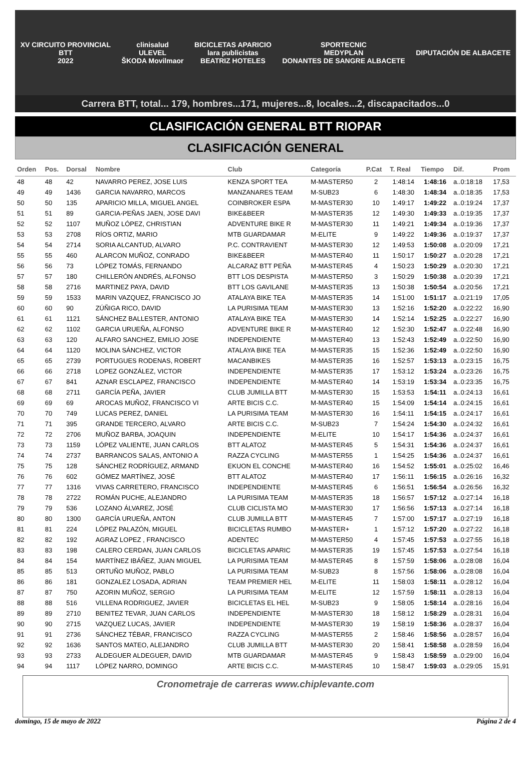XV CIRCUITO PROVINCIAL
BTT
2022
clinisalud
ULEVEL
ŠKODA Movilmaor
BICICLETAS APARICIO
lara publicistas
BEATRIZ HOTELES
SPORTECNIC
MEDYPLAN
DONANTES DE SANGRE ALBACETE
DIPUTACIÓN DE ALBACETE
Carrera BTT, total... 179, hombres...171, mujeres...8, locales...2, discapacitados...0
CLASIFICACIÓN GENERAL BTT RIOPAR
CLASIFICACIÓN GENERAL
| Orden | Pos. | Dorsal | Nombre | Club | Categoría | P.Cat | T. Real | Tiempo | Dif. | Prom |
| --- | --- | --- | --- | --- | --- | --- | --- | --- | --- | --- |
| 48 | 48 | 42 | NAVARRO PEREZ, JOSE LUIS | KENZA SPORT TEA | M-MASTER50 | 2 | 1:48:14 | 1:48:16 | a..0:18:18 | 17,53 |
| 49 | 49 | 1436 | GARCIA NAVARRO, MARCOS | MANZANARES TEAM | M-SUB23 | 6 | 1:48:30 | 1:48:34 | a..0:18:35 | 17,53 |
| 50 | 50 | 135 | APARICIO MILLA, MIGUEL ANGEL | COINBROKER ESPA | M-MASTER30 | 10 | 1:49:17 | 1:49:22 | a..0:19:24 | 17,37 |
| 51 | 51 | 89 | GARCIA-PEÑAS JAEN, JOSE DAVI | BIKE&BEER | M-MASTER35 | 12 | 1:49:30 | 1:49:33 | a..0:19:35 | 17,37 |
| 52 | 52 | 1107 | MUÑOZ LÓPEZ, CHRISTIAN | ADVENTURE BIKE R | M-MASTER30 | 11 | 1:49:21 | 1:49:34 | a..0:19:36 | 17,37 |
| 53 | 53 | 2708 | RÍOS ORTIZ, MARIO | MTB GUARDAMAR | M-ELITE | 9 | 1:49:22 | 1:49:36 | a..0:19:37 | 17,37 |
| 54 | 54 | 2714 | SORIA ALCANTUD, ALVARO | P.C. CONTRAVIENT | M-MASTER30 | 12 | 1:49:53 | 1:50:08 | a..0:20:09 | 17,21 |
| 55 | 55 | 460 | ALARCON MUÑOZ, CONRADO | BIKE&BEER | M-MASTER40 | 11 | 1:50:17 | 1:50:27 | a..0:20:28 | 17,21 |
| 56 | 56 | 73 | LÓPEZ TOMÁS, FERNANDO | ALCARAZ BTT PEÑA | M-MASTER45 | 4 | 1:50:23 | 1:50:29 | a..0:20:30 | 17,21 |
| 57 | 57 | 180 | CHILLERÓN ANDRÉS, ALFONSO | BTT LOS DESPISTA | M-MASTER50 | 3 | 1:50:29 | 1:50:38 | a..0:20:39 | 17,21 |
| 58 | 58 | 2716 | MARTINEZ PAYA, DAVID | BTT LOS GAVILANE | M-MASTER35 | 13 | 1:50:38 | 1:50:54 | a..0:20:56 | 17,21 |
| 59 | 59 | 1533 | MARIN VAZQUEZ, FRANCISCO JO | ATALAYA BIKE TEA | M-MASTER35 | 14 | 1:51:00 | 1:51:17 | a..0:21:19 | 17,05 |
| 60 | 60 | 90 | ZÚÑIGA RICO, DAVID | LA PURISIMA TEAM | M-MASTER30 | 13 | 1:52:16 | 1:52:20 | a..0:22:22 | 16,90 |
| 61 | 61 | 1121 | SÁNCHEZ BALLESTER, ANTONIO | ATALAYA BIKE TEA | M-MASTER30 | 14 | 1:52:14 | 1:52:25 | a..0:22:27 | 16,90 |
| 62 | 62 | 1102 | GARCIA URUEÑA, ALFONSO | ADVENTURE BIKE R | M-MASTER40 | 12 | 1:52:30 | 1:52:47 | a..0:22:48 | 16,90 |
| 63 | 63 | 120 | ALFARO SANCHEZ, EMILIO JOSE | INDEPENDIENTE | M-MASTER40 | 13 | 1:52:43 | 1:52:49 | a..0:22:50 | 16,90 |
| 64 | 64 | 1120 | MOLINA SÁNCHEZ, VICTOR | ATALAYA BIKE TEA | M-MASTER35 | 15 | 1:52:36 | 1:52:49 | a..0:22:50 | 16,90 |
| 65 | 65 | 2739 | PORTUGUES RODENAS, ROBERT | MACANBIKES | M-MASTER35 | 16 | 1:52:57 | 1:53:13 | a..0:23:15 | 16,75 |
| 66 | 66 | 2718 | LOPEZ GONZÁLEZ, VICTOR | INDEPENDIENTE | M-MASTER35 | 17 | 1:53:12 | 1:53:24 | a..0:23:26 | 16,75 |
| 67 | 67 | 841 | AZNAR ESCLAPEZ, FRANCISCO | INDEPENDIENTE | M-MASTER40 | 14 | 1:53:19 | 1:53:34 | a..0:23:35 | 16,75 |
| 68 | 68 | 2711 | GARCÍA PEÑA, JAVIER | CLUB JUMILLA BTT | M-MASTER30 | 15 | 1:53:53 | 1:54:11 | a..0:24:13 | 16,61 |
| 69 | 69 | 69 | AROCAS MUÑOZ, FRANCISCO VI | ARTE BICIS C.C. | M-MASTER40 | 15 | 1:54:09 | 1:54:14 | a..0:24:15 | 16,61 |
| 70 | 70 | 749 | LUCAS PEREZ, DANIEL | LA PURISIMA TEAM | M-MASTER30 | 16 | 1:54:11 | 1:54:15 | a..0:24:17 | 16,61 |
| 71 | 71 | 395 | GRANDE TERCERO, ALVARO | ARTE BICIS C.C. | M-SUB23 | 7 | 1:54:24 | 1:54:30 | a..0:24:32 | 16,61 |
| 72 | 72 | 2706 | MUÑOZ BARBA, JOAQUIN | INDEPENDIENTE | M-ELITE | 10 | 1:54:17 | 1:54:36 | a..0:24:37 | 16,61 |
| 73 | 73 | 1159 | LÓPEZ VALIENTE, JUAN CARLOS | BTT ALATOZ | M-MASTER45 | 5 | 1:54:31 | 1:54:36 | a..0:24:37 | 16,61 |
| 74 | 74 | 2737 | BARRANCOS SALAS, ANTONIO A | RAZZA CYCLING | M-MASTER55 | 1 | 1:54:25 | 1:54:36 | a..0:24:37 | 16,61 |
| 75 | 75 | 128 | SÁNCHEZ RODRÍGUEZ, ARMAND | EKUON EL CONCHE | M-MASTER40 | 16 | 1:54:52 | 1:55:01 | a..0:25:02 | 16,46 |
| 76 | 76 | 602 | GÓMEZ MARTÍNEZ, JOSÉ | BTT ALATOZ | M-MASTER40 | 17 | 1:56:11 | 1:56:15 | a..0:26:16 | 16,32 |
| 77 | 77 | 1316 | VIVAS CARRETERO, FRANCISCO | INDEPENDIENTE | M-MASTER45 | 6 | 1:56:51 | 1:56:54 | a..0:26:56 | 16,32 |
| 78 | 78 | 2722 | ROMÁN PUCHE, ALEJANDRO | LA PURISIMA TEAM | M-MASTER35 | 18 | 1:56:57 | 1:57:12 | a..0:27:14 | 16,18 |
| 79 | 79 | 536 | LOZANO ÁLVAREZ, JOSÉ | CLUB CICLISTA MO | M-MASTER30 | 17 | 1:56:56 | 1:57:13 | a..0:27:14 | 16,18 |
| 80 | 80 | 1300 | GARCÍA URUEÑA, ANTON | CLUB JUMILLA BTT | M-MASTER45 | 7 | 1:57:00 | 1:57:17 | a..0:27:19 | 16,18 |
| 81 | 81 | 224 | LÓPEZ PALAZÓN, MIGUEL | BICICLETAS RUMBO | M-MASTER+ | 1 | 1:57:12 | 1:57:20 | a..0:27:22 | 16,18 |
| 82 | 82 | 192 | AGRAZ LOPEZ , FRANCISCO | ADENTEC | M-MASTER50 | 4 | 1:57:45 | 1:57:53 | a..0:27:55 | 16,18 |
| 83 | 83 | 198 | CALERO CERDAN, JUAN CARLOS | BICICLETAS APARIC | M-MASTER35 | 19 | 1:57:45 | 1:57:53 | a..0:27:54 | 16,18 |
| 84 | 84 | 154 | MARTÍNEZ IBÁÑEZ, JUAN MIGUEL | LA PURISIMA TEAM | M-MASTER45 | 8 | 1:57:59 | 1:58:06 | a..0:28:08 | 16,04 |
| 85 | 85 | 513 | ORTUÑO MUÑOZ, PABLO | LA PURISIMA TEAM | M-SUB23 | 8 | 1:57:56 | 1:58:06 | a..0:28:08 | 16,04 |
| 86 | 86 | 181 | GONZALEZ LOSADA, ADRIAN | TEAM PREMIER HEL | M-ELITE | 11 | 1:58:03 | 1:58:11 | a..0:28:12 | 16,04 |
| 87 | 87 | 750 | AZORIN MUÑOZ, SERGIO | LA PURISIMA TEAM | M-ELITE | 12 | 1:57:59 | 1:58:11 | a..0:28:13 | 16,04 |
| 88 | 88 | 516 | VILLENA RODRIGUEZ, JAVIER | BICICLETAS EL HEL | M-SUB23 | 9 | 1:58:05 | 1:58:14 | a..0:28:16 | 16,04 |
| 89 | 89 | 2710 | BENITEZ TEVAR, JUAN CARLOS | INDEPENDIENTE | M-MASTER30 | 18 | 1:58:12 | 1:58:29 | a..0:28:31 | 16,04 |
| 90 | 90 | 2715 | VAZQUEZ LUCAS, JAVIER | INDEPENDIENTE | M-MASTER30 | 19 | 1:58:19 | 1:58:36 | a..0:28:37 | 16,04 |
| 91 | 91 | 2736 | SÁNCHEZ TÉBAR, FRANCISCO | RAZZA CYCLING | M-MASTER55 | 2 | 1:58:46 | 1:58:56 | a..0:28:57 | 16,04 |
| 92 | 92 | 1636 | SANTOS MATEO, ALEJANDRO | CLUB JUMILLA BTT | M-MASTER30 | 20 | 1:58:41 | 1:58:58 | a..0:28:59 | 16,04 |
| 93 | 93 | 2733 | ALDEGUER ALDEGUER, DAVID | MTB GUARDAMAR | M-MASTER45 | 9 | 1:58:43 | 1:58:59 | a..0:29:00 | 16,04 |
| 94 | 94 | 1117 | LÓPEZ NARRO, DOMINGO | ARTE BICIS C.C. | M-MASTER45 | 10 | 1:58:47 | 1:59:03 | a..0:29:05 | 15,91 |
Cronometraje de carreras www.chiplevante.com
domingo, 15 de mayo de 2022 Página 2 de 4